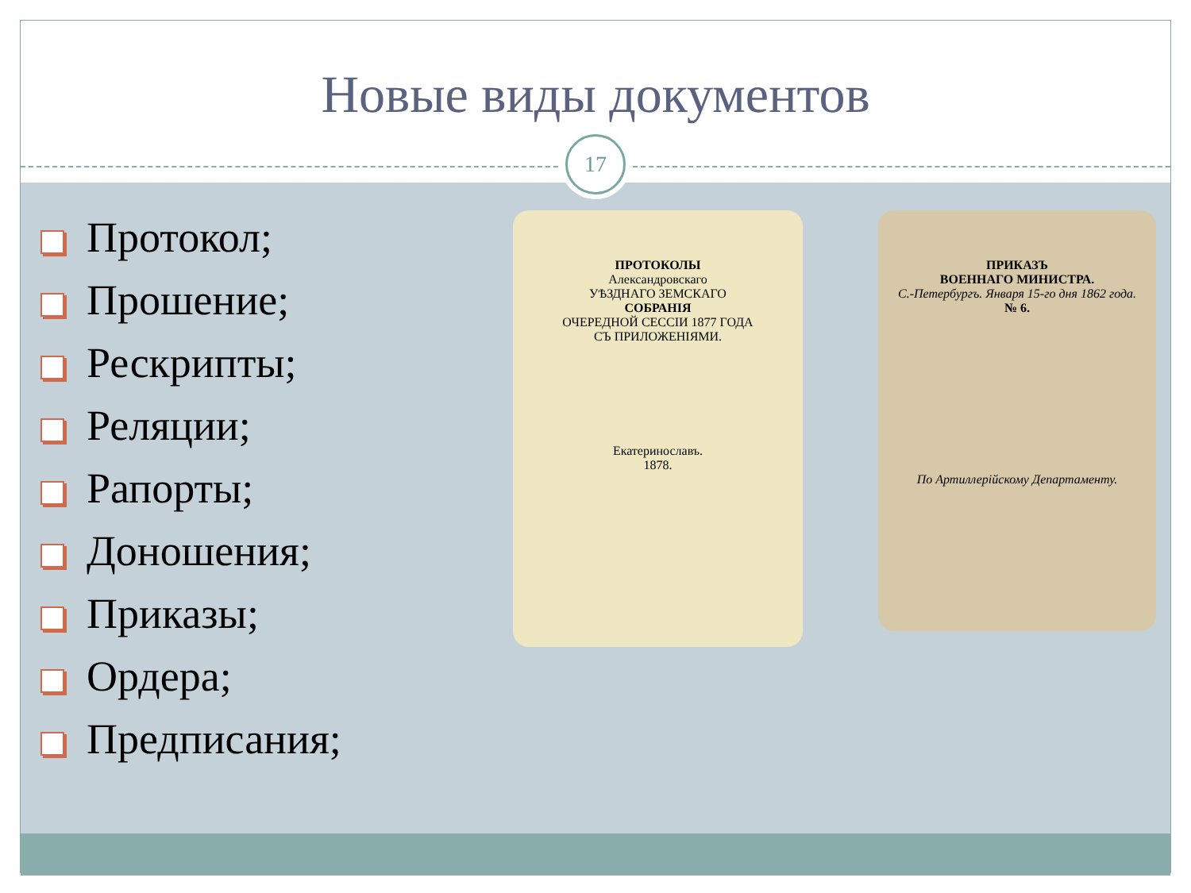Новые виды документов
17
Протокол;
Прошение;
Рескрипты;
Реляции;
Рапорты;
Доношения;
Приказы;
Ордера;
Предписания;
ПРОТОКОЛЫ
Александровскаго
УѢЗДНАГО ЗЕМСКАГО
СОБРАНІЯ
ОЧЕРЕДНОЙ СЕССІИ 1877 ГОДА
СЪ ПРИЛОЖЕНІЯМИ.
Екатеринославъ.
1878.
ПРИКАЗЪ
ВОЕННАГО МИНИСТРА.
С.-Петербургъ. Января 15-го дня 1862 года.
№ 6.
По Артиллерійскому Департаменту.